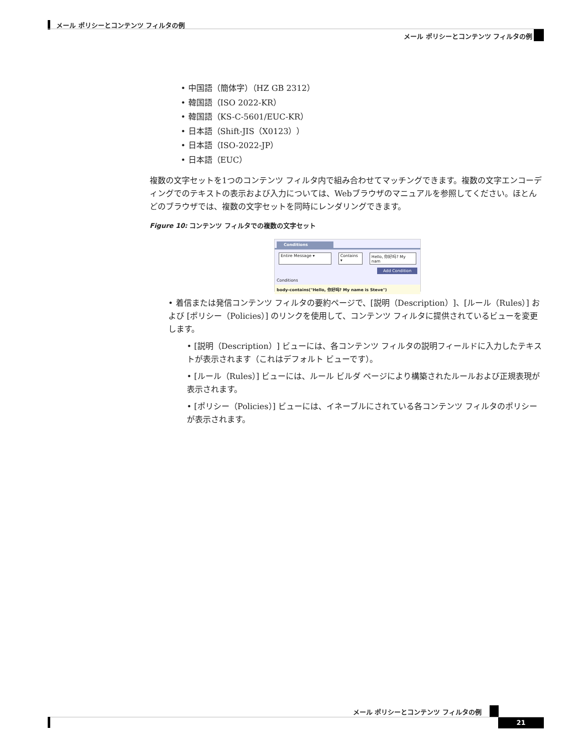メール ポリシーとコンテンツ フィルタの例
メール ポリシーとコンテンツ フィルタの例
• 中国語（簡体字）（HZ GB 2312）
• 韓国語（ISO 2022-KR）
• 韓国語（KS-C-5601/EUC-KR）
• 日本語（Shift-JIS（X0123））
• 日本語（ISO-2022-JP）
• 日本語（EUC）
複数の文字セットを1つのコンテンツ フィルタ内で組み合わせてマッチングできます。複数の文字エンコーディングでのテキストの表示および入力については、Webブラウザのマニュアルを参照してください。ほとんどのブラウザでは、複数の文字セットを同時にレンダリングできます。
Figure 10: コンテンツ フィルタでの複数の文字セット
Conditions
Entire Message ▾ Contains ▾ Hello, 你好吗? My nam
Add Condition
Conditions
body-contains("Hello, 你好吗? My name is Steve")
• 着信または発信コンテンツ フィルタの要約ページで、[説明（Description）]、[ルール（Rules）] および [ポリシー（Policies）] のリンクを使用して、コンテンツ フィルタに提供されているビューを変更します。
• [説明（Description）] ビューには、各コンテンツ フィルタの説明フィールドに入力したテキストが表示されます（これはデフォルト ビューです）。
• [ルール（Rules）] ビューには、ルール ビルダ ページにより構築されたルールおよび正規表現が表示されます。
• [ポリシー（Policies）] ビューには、イネーブルにされている各コンテンツ フィルタのポリシーが表示されます。
メール ポリシーとコンテンツ フィルタの例
21